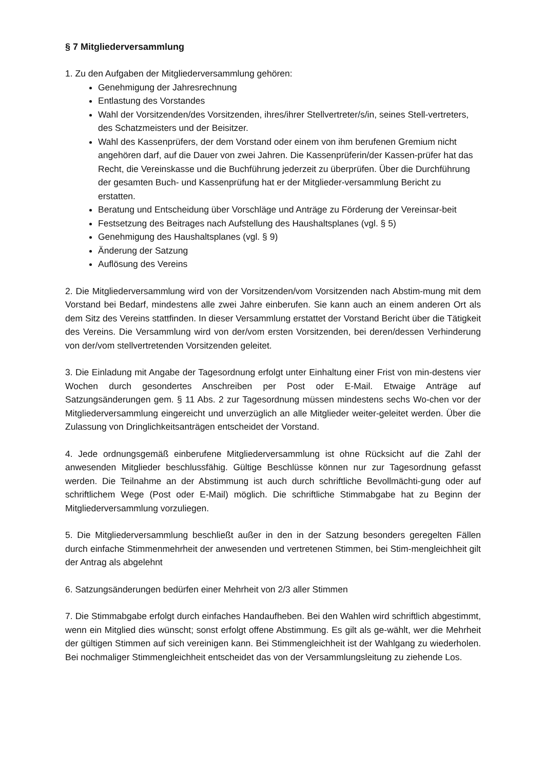§ 7 Mitgliederversammlung
1. Zu den Aufgaben der Mitgliederversammlung gehören:
Genehmigung der Jahresrechnung
Entlastung des Vorstandes
Wahl der Vorsitzenden/des Vorsitzenden, ihres/ihrer Stellvertreter/s/in, seines Stell-vertreters, des Schatzmeisters und der Beisitzer.
Wahl des Kassenprüfers, der dem Vorstand oder einem von ihm berufenen Gremium nicht angehören darf, auf die Dauer von zwei Jahren. Die Kassenprüferin/der Kassen-prüfer hat das Recht, die Vereinskasse und die Buchführung jederzeit zu überprüfen. Über die Durchführung der gesamten Buch- und Kassenprüfung hat er der Mitglieder-versammlung Bericht zu erstatten.
Beratung und Entscheidung über Vorschläge und Anträge zu Förderung der Vereinsar-beit
Festsetzung des Beitrages nach Aufstellung des Haushaltsplanes (vgl. § 5)
Genehmigung des Haushaltsplanes (vgl. § 9)
Änderung der Satzung
Auflösung des Vereins
2. Die Mitgliederversammlung wird von der Vorsitzenden/vom Vorsitzenden nach Abstim-mung mit dem Vorstand bei Bedarf, mindestens alle zwei Jahre einberufen. Sie kann auch an einem anderen Ort als dem Sitz des Vereins stattfinden. In dieser Versammlung erstattet der Vorstand Bericht über die Tätigkeit des Vereins. Die Versammlung wird von der/vom ersten Vorsitzenden, bei deren/dessen Verhinderung von der/vom stellvertretenden Vorsitzenden geleitet.
3. Die Einladung mit Angabe der Tagesordnung erfolgt unter Einhaltung einer Frist von min-destens vier Wochen durch gesondertes Anschreiben per Post oder E-Mail. Etwaige Anträge auf Satzungsänderungen gem. § 11 Abs. 2 zur Tagesordnung müssen mindestens sechs Wo-chen vor der Mitgliederversammlung eingereicht und unverzüglich an alle Mitglieder weiter-geleitet werden. Über die Zulassung von Dringlichkeitsanträgen entscheidet der Vorstand.
4. Jede ordnungsgemäß einberufene Mitgliederversammlung ist ohne Rücksicht auf die Zahl der anwesenden Mitglieder beschlussfähig. Gültige Beschlüsse können nur zur Tagesordnung gefasst werden. Die Teilnahme an der Abstimmung ist auch durch schriftliche Bevollmächti-gung oder auf schriftlichem Wege (Post oder E-Mail) möglich. Die schriftliche Stimmabgabe hat zu Beginn der Mitgliederversammlung vorzuliegen.
5. Die Mitgliederversammlung beschließt außer in den in der Satzung besonders geregelten Fällen durch einfache Stimmenmehrheit der anwesenden und vertretenen Stimmen, bei Stim-mengleichheit gilt der Antrag als abgelehnt
6. Satzungsänderungen bedürfen einer Mehrheit von 2/3 aller Stimmen
7. Die Stimmabgabe erfolgt durch einfaches Handaufheben. Bei den Wahlen wird schriftlich abgestimmt, wenn ein Mitglied dies wünscht; sonst erfolgt offene Abstimmung. Es gilt als ge-wählt, wer die Mehrheit der gültigen Stimmen auf sich vereinigen kann. Bei Stimmengleichheit ist der Wahlgang zu wiederholen. Bei nochmaliger Stimmengleichheit entscheidet das von der Versammlungsleitung zu ziehende Los.